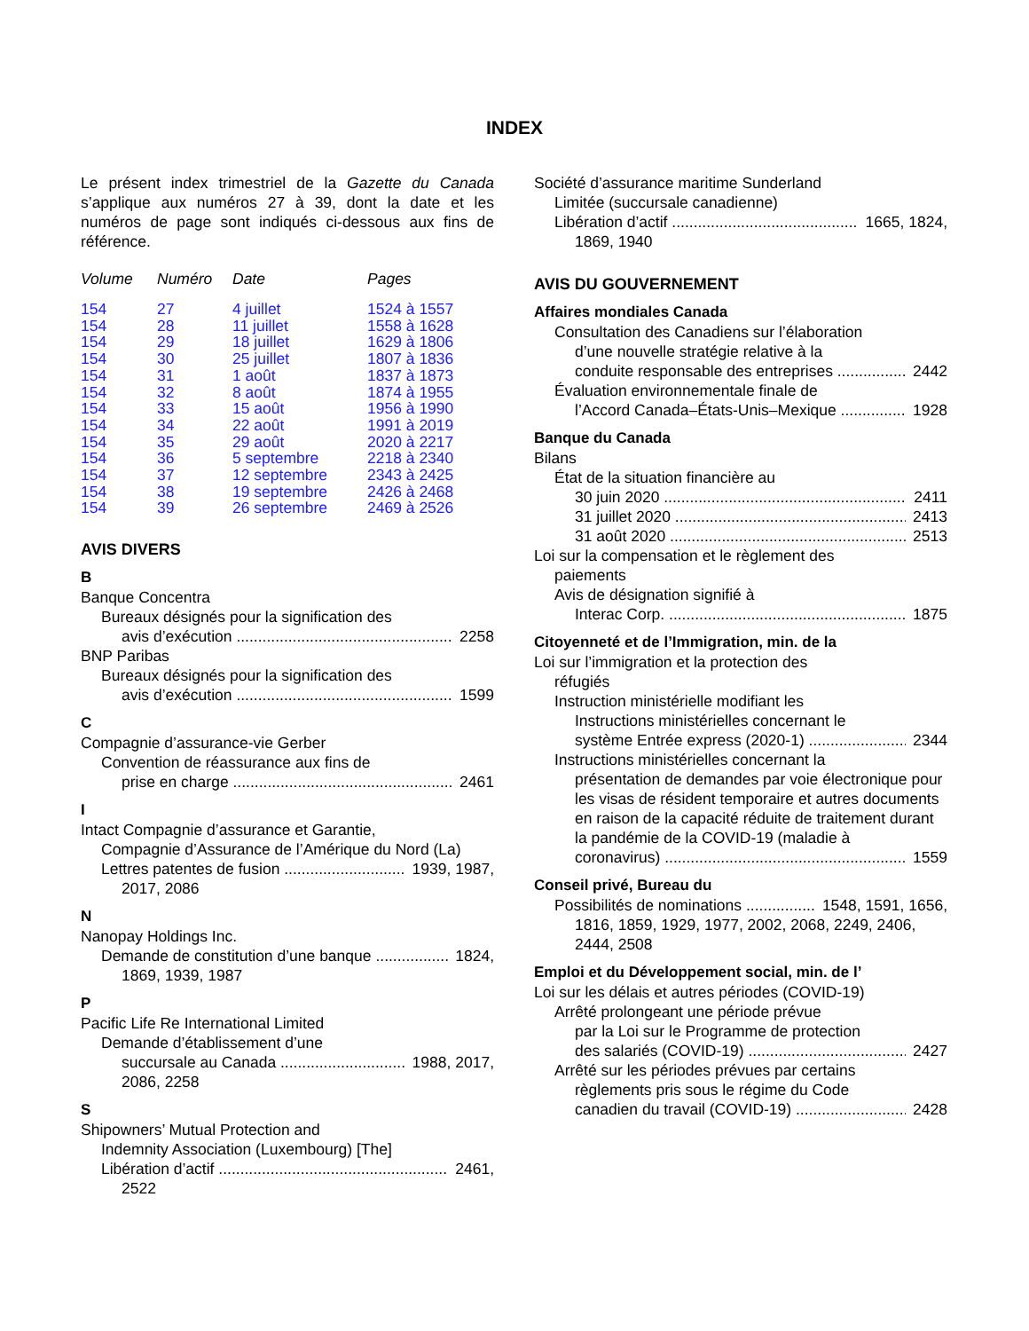INDEX
Le présent index trimestriel de la Gazette du Canada s’applique aux numéros 27 à 39, dont la date et les numéros de page sont indiqués ci-dessous aux fins de référence.
| Volume | Numéro | Date | Pages |
| --- | --- | --- | --- |
| 154 | 27 | 4 juillet | 1524 à 1557 |
| 154 | 28 | 11 juillet | 1558 à 1628 |
| 154 | 29 | 18 juillet | 1629 à 1806 |
| 154 | 30 | 25 juillet | 1807 à 1836 |
| 154 | 31 | 1 août | 1837 à 1873 |
| 154 | 32 | 8 août | 1874 à 1955 |
| 154 | 33 | 15 août | 1956 à 1990 |
| 154 | 34 | 22 août | 1991 à 2019 |
| 154 | 35 | 29 août | 2020 à 2217 |
| 154 | 36 | 5 septembre | 2218 à 2340 |
| 154 | 37 | 12 septembre | 2343 à 2425 |
| 154 | 38 | 19 septembre | 2426 à 2468 |
| 154 | 39 | 26 septembre | 2469 à 2526 |
AVIS DIVERS
B
Banque Concentra
Bureaux désignés pour la signification des
avis d’exécution 2258
BNP Paribas
Bureaux désignés pour la signification des
avis d’exécution 1599
C
Compagnie d’assurance-vie Gerber
Convention de réassurance aux fins de
prise en charge 2461
I
Intact Compagnie d’assurance et Garantie,
Compagnie d’Assurance de l’Amérique du Nord (La)
Lettres patentes de fusion 1939, 1987,
2017, 2086
N
Nanopay Holdings Inc.
Demande de constitution d’une banque 1824,
1869, 1939, 1987
P
Pacific Life Re International Limited
Demande d’établissement d’une
succursale au Canada 1988, 2017,
2086, 2258
S
Shipowners’ Mutual Protection and
Indemnity Association (Luxembourg) [The]
Libération d’actif 2461,
2522
Société d’assurance maritime Sunderland
Limitée (succursale canadienne)
Libération d’actif 1665, 1824,
1869, 1940
AVIS DU GOUVERNEMENT
Affaires mondiales Canada
Consultation des Canadiens sur l’élaboration
d’une nouvelle stratégie relative à la
conduite responsable des entreprises 2442
Évaluation environnementale finale de
l’Accord Canada–États-Unis–Mexique 1928
Banque du Canada
Bilans
État de la situation financière au
30 juin 2020 2411
31 juillet 2020 2413
31 août 2020 2513
Loi sur la compensation et le règlement des
paiements
Avis de désignation signifié à
Interac Corp. 1875
Citoyenneté et de l’Immigration, min. de la
Loi sur l’immigration et la protection des
réfugiés
Instruction ministérielle modifiant les
Instructions ministérielles concernant le
système Entrée express (2020-1) 2344
Instructions ministérielles concernant la
présentation de demandes par voie électronique pour les visas de résident temporaire et autres documents en raison de la capacité réduite de traitement durant la pandémie de la COVID-19 (maladie à
coronavirus) 1559
Conseil privé, Bureau du
Possibilités de nominations 1548, 1591, 1656,
1816, 1859, 1929, 1977, 2002, 2068, 2249, 2406, 2444, 2508
Emploi et du Développement social, min. de l’
Loi sur les délais et autres périodes (COVID-19)
Arrêté prolongeant une période prévue
par la Loi sur le Programme de protection
des salariés (COVID-19) 2427
Arrêté sur les périodes prévues par certains
règlements pris sous le régime du Code
canadien du travail (COVID-19) 2428